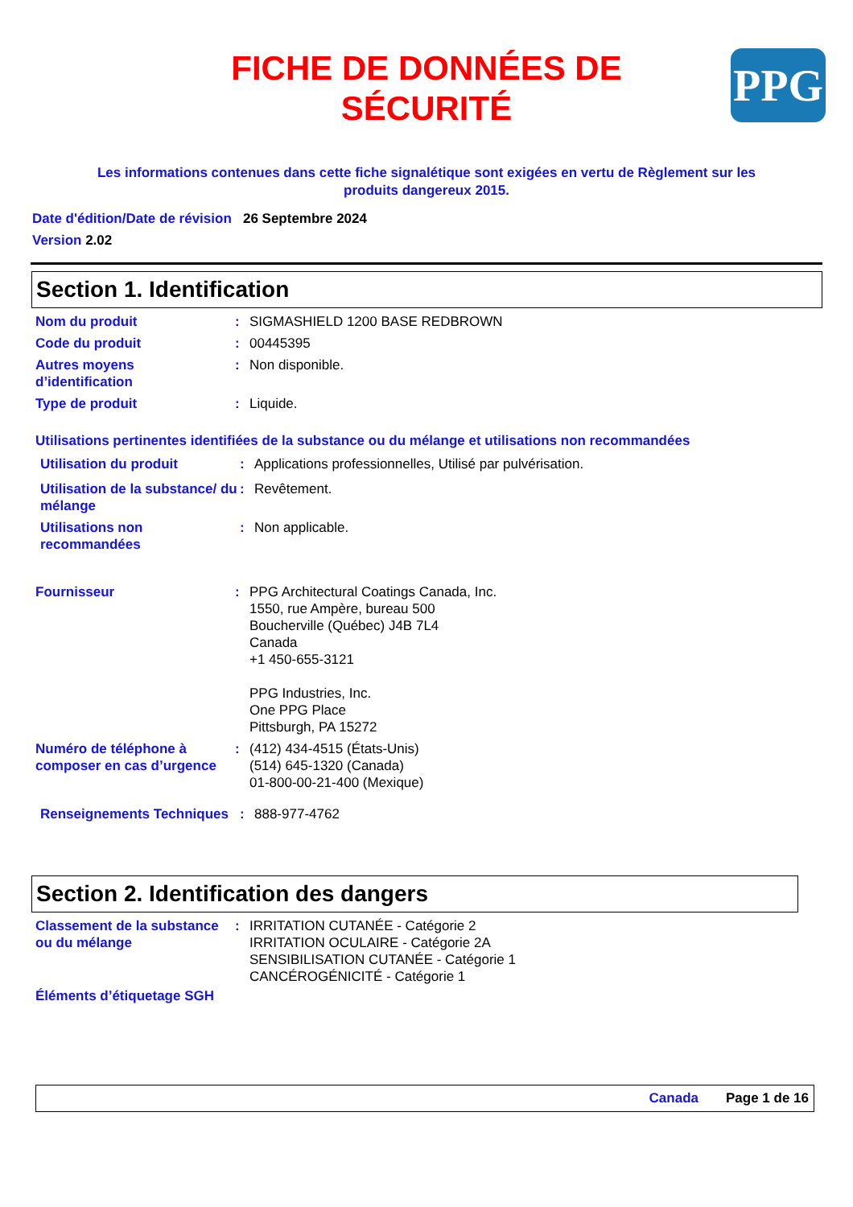FICHE DE DONNÉES DE
SÉCURITÉ
PPG
Les informations contenues dans cette fiche signalétique sont exigées en vertu de Règlement sur les produits dangereux 2015.
Date d'édition/Date de révision 26 Septembre 2024
Version 2.02
Section 1. Identification
Nom du produit : SIGMASHIELD 1200 BASE REDBROWN
Code du produit : 00445395
Autres moyens d’identification
: Non disponible.
Type de produit : Liquide.
Utilisations pertinentes identifiées de la substance ou du mélange et utilisations non recommandées
Utilisation du produit : Applications professionnelles, Utilisé par pulvérisation.
Utilisation de la substance/ du mélange
: Revêtement.
Utilisations non recommandées
: Non applicable.
Fournisseur : PPG Architectural Coatings Canada, Inc.
1550, rue Ampère, bureau 500
Boucherville (Québec) J4B 7L4
Canada
+1 450-655-3121
PPG Industries, Inc.
One PPG Place
Pittsburgh, PA 15272
Numéro de téléphone à composer en cas d’urgence
: (412) 434-4515 (États-Unis)
(514) 645-1320 (Canada)
01-800-00-21-400 (Mexique)
Renseignements Techniques
: 888-977-4762
Section 2. Identification des dangers
Classement de la substance ou du mélange
: IRRITATION CUTANÉE - Catégorie 2
IRRITATION OCULAIRE - Catégorie 2A
SENSIBILISATION CUTANÉE - Catégorie 1
CANCÉROGÉNICITÉ - Catégorie 1
Éléments d’étiquetage SGH
Canada Page 1 de 16